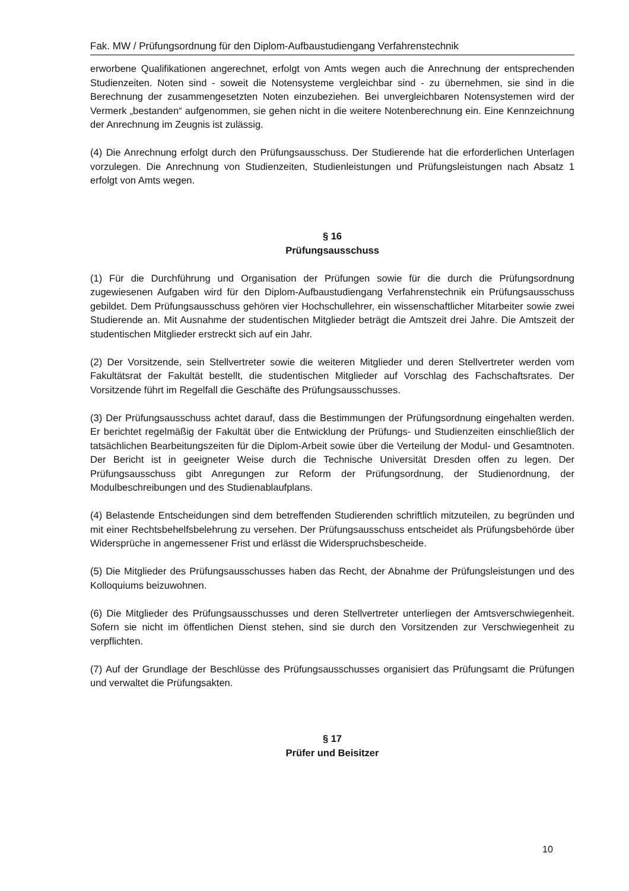Fak. MW / Prüfungsordnung für den Diplom-Aufbaustudiengang Verfahrenstechnik
erworbene Qualifikationen angerechnet, erfolgt von Amts wegen auch die Anrechnung der entsprechenden Studienzeiten. Noten sind - soweit die Notensysteme vergleichbar sind - zu übernehmen, sie sind in die Berechnung der zusammengesetzten Noten einzubeziehen. Bei unvergleichbaren Notensystemen wird der Vermerk „bestanden“ aufgenommen, sie gehen nicht in die weitere Notenberechnung ein. Eine Kennzeichnung der Anrechnung im Zeugnis ist zulässig.
(4) Die Anrechnung erfolgt durch den Prüfungsausschuss. Der Studierende hat die erforderlichen Unterlagen vorzulegen. Die Anrechnung von Studienzeiten, Studienleistungen und Prüfungsleistungen nach Absatz 1 erfolgt von Amts wegen.
§ 16
Prüfungsausschuss
(1) Für die Durchführung und Organisation der Prüfungen sowie für die durch die Prüfungsordnung zugewiesenen Aufgaben wird für den Diplom-Aufbaustudiengang Verfahrenstechnik ein Prüfungsausschuss gebildet. Dem Prüfungsausschuss gehören vier Hochschullehrer, ein wissenschaftlicher Mitarbeiter sowie zwei Studierende an. Mit Ausnahme der studentischen Mitglieder beträgt die Amtszeit drei Jahre. Die Amtszeit der studentischen Mitglieder erstreckt sich auf ein Jahr.
(2) Der Vorsitzende, sein Stellvertreter sowie die weiteren Mitglieder und deren Stellvertreter werden vom Fakultätsrat der Fakultät bestellt, die studentischen Mitglieder auf Vorschlag des Fachschaftsrates. Der Vorsitzende führt im Regelfall die Geschäfte des Prüfungsausschusses.
(3) Der Prüfungsausschuss achtet darauf, dass die Bestimmungen der Prüfungsordnung eingehalten werden. Er berichtet regelmäßig der Fakultät über die Entwicklung der Prüfungs- und Studienzeiten einschließlich der tatsächlichen Bearbeitungszeiten für die Diplom-Arbeit sowie über die Verteilung der Modul- und Gesamtnoten. Der Bericht ist in geeigneter Weise durch die Technische Universität Dresden offen zu legen. Der Prüfungsausschuss gibt Anregungen zur Reform der Prüfungsordnung, der Studienordnung, der Modulbeschreibungen und des Studienablaufplans.
(4) Belastende Entscheidungen sind dem betreffenden Studierenden schriftlich mitzuteilen, zu begründen und mit einer Rechtsbehelfsbelehrung zu versehen. Der Prüfungsausschuss entscheidet als Prüfungsbehörde über Widersprüche in angemessener Frist und erlässt die Widerspruchsbescheide.
(5) Die Mitglieder des Prüfungsausschusses haben das Recht, der Abnahme der Prüfungsleistungen und des Kolloquiums beizuwohnen.
(6) Die Mitglieder des Prüfungsausschusses und deren Stellvertreter unterliegen der Amtsverschwiegenheit. Sofern sie nicht im öffentlichen Dienst stehen, sind sie durch den Vorsitzenden zur Verschwiegenheit zu verpflichten.
(7) Auf der Grundlage der Beschlüsse des Prüfungsausschusses organisiert das Prüfungsamt die Prüfungen und verwaltet die Prüfungsakten.
§ 17
Prüfer und Beisitzer
10